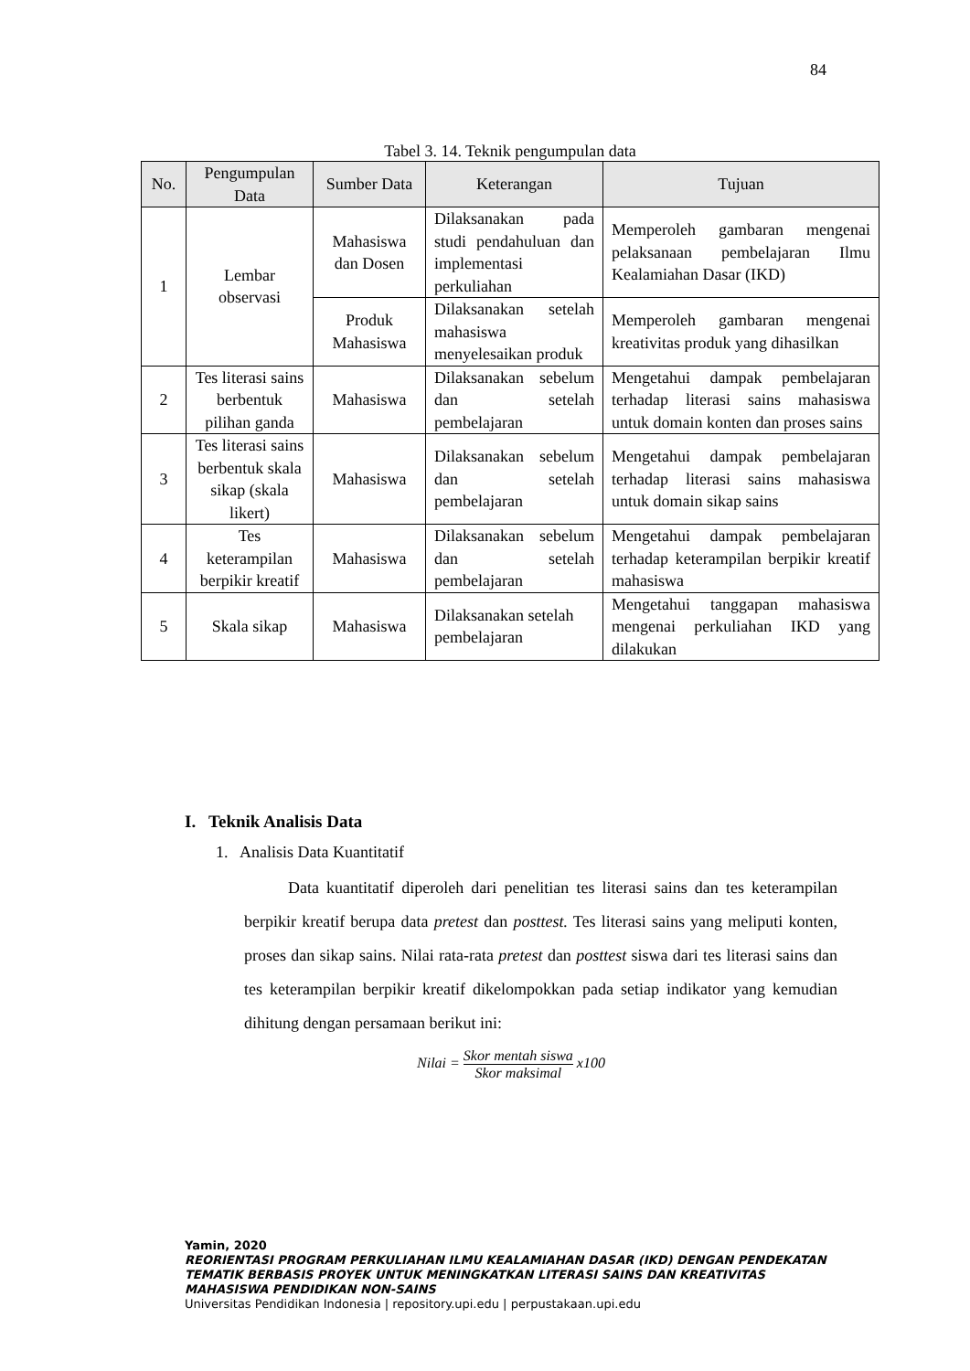84
Tabel 3. 14. Teknik pengumpulan data
| No. | Pengumpulan Data | Sumber Data | Keterangan | Tujuan |
| --- | --- | --- | --- | --- |
| 1 | Lembar observasi | Mahasiswa dan Dosen | Dilaksanakan pada studi pendahuluan dan implementasi perkuliahan | Memperoleh gambaran mengenai pelaksanaan pembelajaran Ilmu Kealamiahan Dasar (IKD) |
| | | Produk Mahasiswa | Dilaksanakan setelah mahasiswa menyelesaikan produk | Memperoleh gambaran mengenai kreativitas produk yang dihasilkan |
| 2 | Tes literasi sains berbentuk pilihan ganda | Mahasiswa | Dilaksanakan sebelum dan setelah pembelajaran | Mengetahui dampak pembelajaran terhadap literasi sains mahasiswa untuk domain konten dan proses sains |
| 3 | Tes literasi sains berbentuk skala sikap (skala likert) | Mahasiswa | Dilaksanakan sebelum dan setelah pembelajaran | Mengetahui dampak pembelajaran terhadap literasi sains mahasiswa untuk domain sikap sains |
| 4 | Tes keterampilan berpikir kreatif | Mahasiswa | Dilaksanakan sebelum dan setelah pembelajaran | Mengetahui dampak pembelajaran terhadap keterampilan berpikir kreatif mahasiswa |
| 5 | Skala sikap | Mahasiswa | Dilaksanakan setelah pembelajaran | Mengetahui tanggapan mahasiswa mengenai perkuliahan IKD yang dilakukan |
I. Teknik Analisis Data
1. Analisis Data Kuantitatif
Data kuantitatif diperoleh dari penelitian tes literasi sains dan tes keterampilan berpikir kreatif berupa data pretest dan posttest. Tes literasi sains yang meliputi konten, proses dan sikap sains. Nilai rata-rata pretest dan posttest siswa dari tes literasi sains dan tes keterampilan berpikir kreatif dikelompokkan pada setiap indikator yang kemudian dihitung dengan persamaan berikut ini:
Nilai = Skor mentah siswa Skor maksimal x100
Yamin, 2020
REORIENTASI PROGRAM PERKULIAHAN ILMU KEALAMIAHAN DASAR (IKD) DENGAN PENDEKATAN
TEMATIK BERBASIS PROYEK UNTUK MENINGKATKAN LITERASI SAINS DAN KREATIVITAS
MAHASISWA PENDIDIKAN NON-SAINS
Universitas Pendidikan Indonesia | repository.upi.edu | perpustakaan.upi.edu